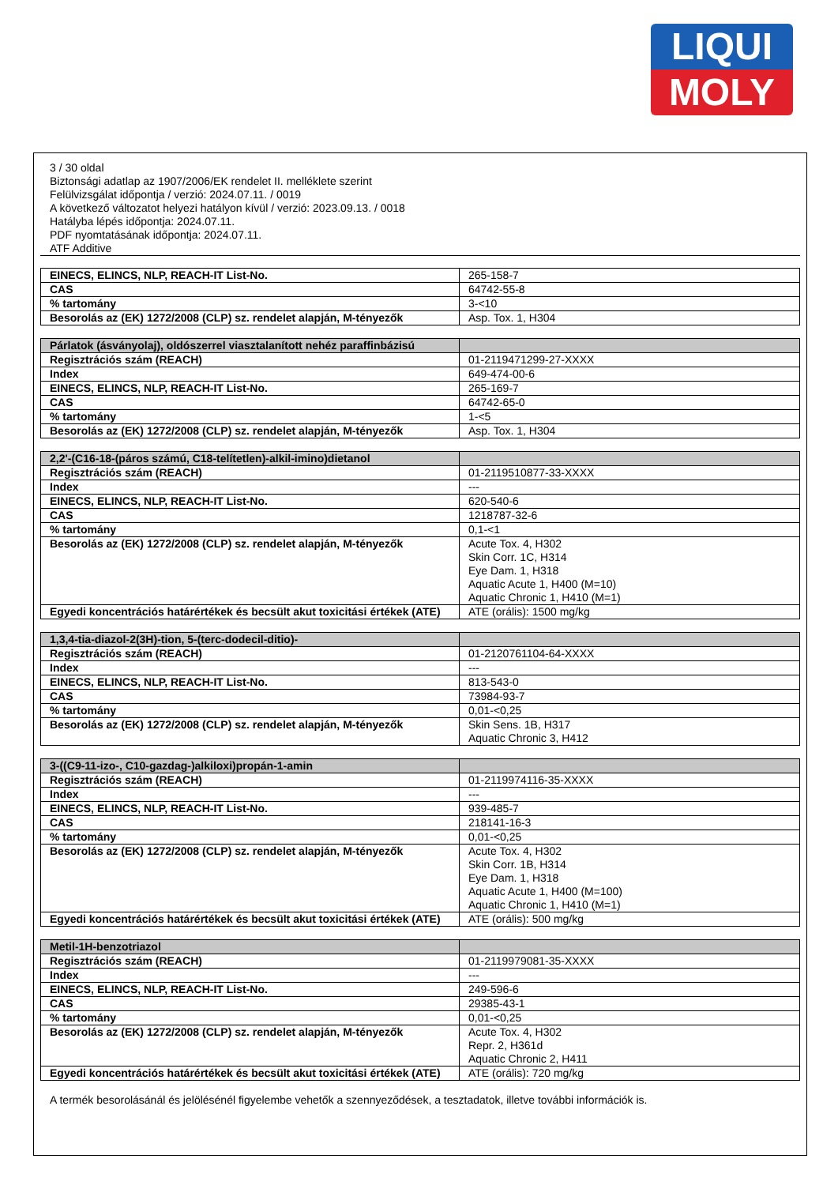LIQUI
MOLY
3 / 30 oldal
Biztonsági adatlap az 1907/2006/EK rendelet II. melléklete szerint
Felülvizsgálat időpontja / verzió: 2024.07.11. / 0019
A következő változatot helyezi hatályon kívül / verzió: 2023.09.13. / 0018
Hatályba lépés időpontja: 2024.07.11.
PDF nyomtatásának időpontja: 2024.07.11.
ATF Additive
| EINECS, ELINCS, NLP, REACH-IT List-No. | 265-158-7 |
| CAS | 64742-55-8 |
| % tartomány | 3-<10 |
| Besorolás az (EK) 1272/2008 (CLP) sz. rendelet alapján, M-tényezők | Asp. Tox. 1, H304 |
| Párlatok (ásványolaj), oldószerrel viasztalanított nehéz paraffinbázisú | |
| Regisztrációs szám (REACH) | 01-2119471299-27-XXXX |
| Index | 649-474-00-6 |
| EINECS, ELINCS, NLP, REACH-IT List-No. | 265-169-7 |
| CAS | 64742-65-0 |
| % tartomány | 1-<5 |
| Besorolás az (EK) 1272/2008 (CLP) sz. rendelet alapján, M-tényezők | Asp. Tox. 1, H304 |
| 2,2'-(C16-18-(páros számú, C18-telítetlen)-alkil-imino)dietanol | |
| Regisztrációs szám (REACH) | 01-2119510877-33-XXXX |
| Index | --- |
| EINECS, ELINCS, NLP, REACH-IT List-No. | 620-540-6 |
| CAS | 1218787-32-6 |
| % tartomány | 0,1-<1 |
| Besorolás az (EK) 1272/2008 (CLP) sz. rendelet alapján, M-tényezők | Acute Tox. 4, H302 Skin Corr. 1C, H314 Eye Dam. 1, H318 Aquatic Acute 1, H400 (M=10) Aquatic Chronic 1, H410 (M=1) |
| Egyedi koncentrációs határértékek és becsült akut toxicitási értékek (ATE) | ATE (orális): 1500 mg/kg |
| 1,3,4-tia-diazol-2(3H)-tion, 5-(terc-dodecil-ditio)- | |
| Regisztrációs szám (REACH) | 01-2120761104-64-XXXX |
| Index | --- |
| EINECS, ELINCS, NLP, REACH-IT List-No. | 813-543-0 |
| CAS | 73984-93-7 |
| % tartomány | 0,01-<0,25 |
| Besorolás az (EK) 1272/2008 (CLP) sz. rendelet alapján, M-tényezők | Skin Sens. 1B, H317 Aquatic Chronic 3, H412 |
| 3-((C9-11-izo-, C10-gazdag-)alkiloxi)propán-1-amin | |
| Regisztrációs szám (REACH) | 01-2119974116-35-XXXX |
| Index | --- |
| EINECS, ELINCS, NLP, REACH-IT List-No. | 939-485-7 |
| CAS | 218141-16-3 |
| % tartomány | 0,01-<0,25 |
| Besorolás az (EK) 1272/2008 (CLP) sz. rendelet alapján, M-tényezők | Acute Tox. 4, H302 Skin Corr. 1B, H314 Eye Dam. 1, H318 Aquatic Acute 1, H400 (M=100) Aquatic Chronic 1, H410 (M=1) |
| Egyedi koncentrációs határértékek és becsült akut toxicitási értékek (ATE) | ATE (orális): 500 mg/kg |
| Metil-1H-benzotriazol | |
| Regisztrációs szám (REACH) | 01-2119979081-35-XXXX |
| Index | --- |
| EINECS, ELINCS, NLP, REACH-IT List-No. | 249-596-6 |
| CAS | 29385-43-1 |
| % tartomány | 0,01-<0,25 |
| Besorolás az (EK) 1272/2008 (CLP) sz. rendelet alapján, M-tényezők | Acute Tox. 4, H302 Repr. 2, H361d Aquatic Chronic 2, H411 |
| Egyedi koncentrációs határértékek és becsült akut toxicitási értékek (ATE) | ATE (orális): 720 mg/kg |
A termék besorolásánál és jelölésénél figyelembe vehetők a szennyeződések, a tesztadatok, illetve további információk is.